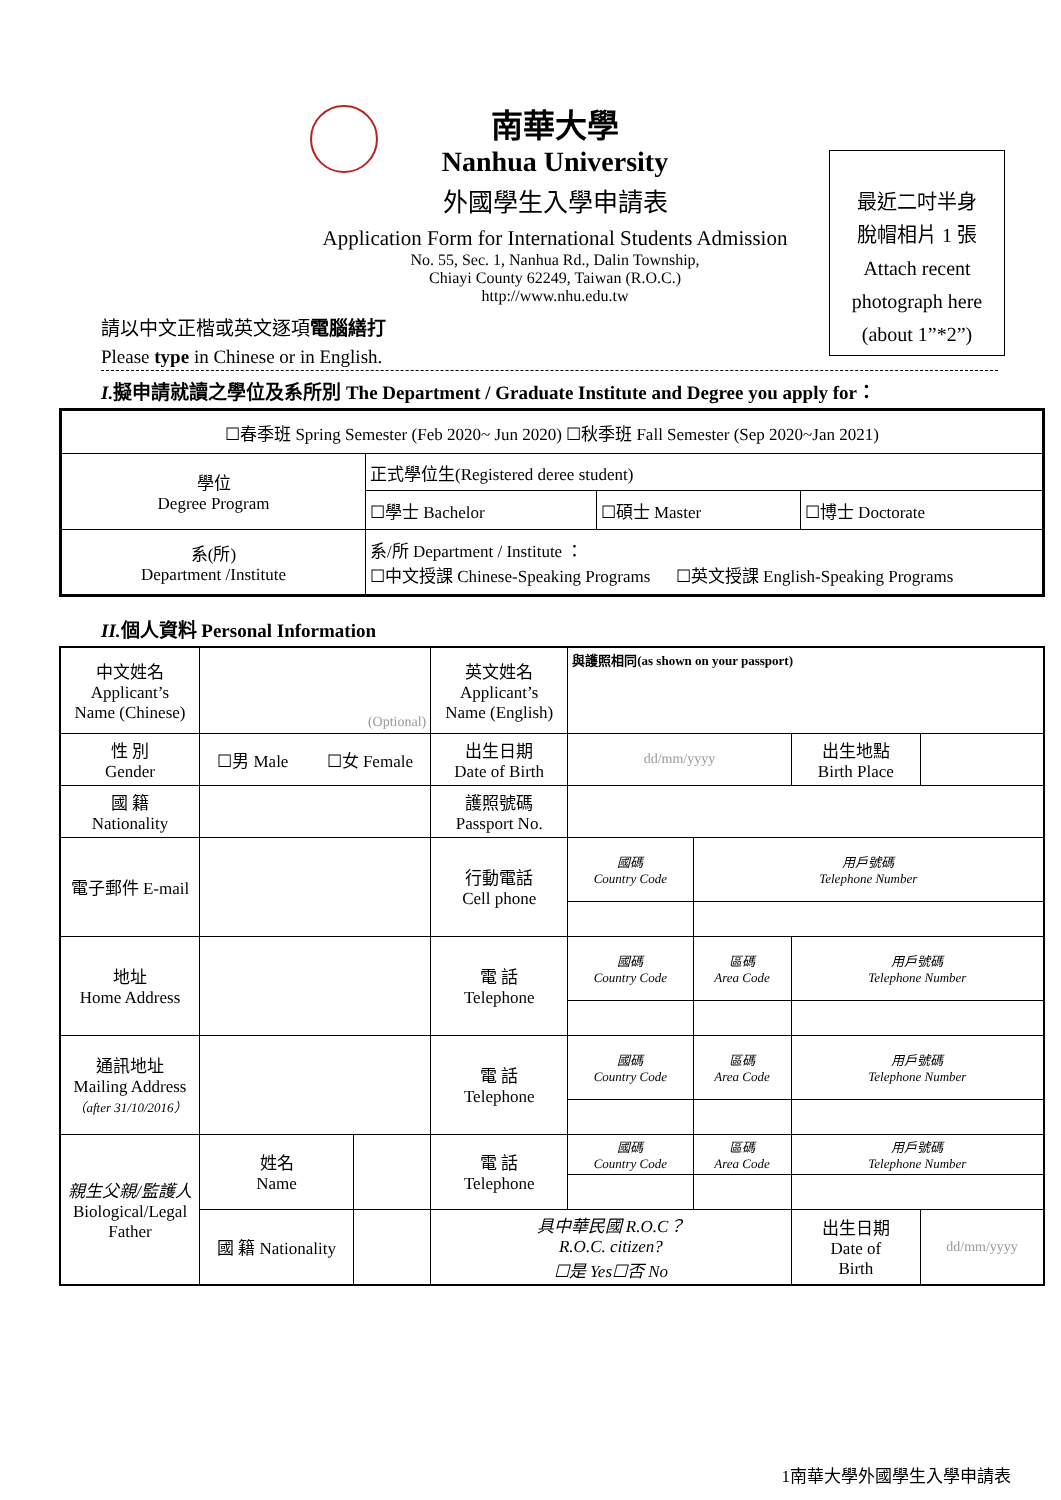南華大學
Nanhua University
外國學生入學申請表
Application Form for International Students Admission
No. 55, Sec. 1, Nanhua Rd., Dalin Township,
Chiayi County 62249, Taiwan (R.O.C.)
http://www.nhu.edu.tw
最近二吋半身
脫帽相片 1 張
Attach recent
photograph here
(about 1”*2”)
請以中文正楷或英文逐項電腦繕打
Please type in Chinese or in English.
I.擬申請就讀之學位及系所別 The Department / Graduate Institute and Degree you apply for：
| ☐春季班 Spring Semester (Feb 2020~ Jun 2020) ☐秋季班 Fall Semester (Sep 2020~Jan 2021) | | | |
| 學位 Degree Program | 正式學位生(Registered deree student) | | |
| | ☐學士 Bachelor | ☐碩士 Master | ☐博士 Doctorate |
| 系(所) Department /Institute | 系/所 Department / Institute ： ☐中文授課 Chinese-Speaking Programs ☐英文授課 English-Speaking Programs | | |
II.個人資料 Personal Information
| 中文姓名 Applicant’s Name (Chinese) | (Optional) | | 英文姓名 Applicant’s Name (English) | 與護照相同(as shown on your passport) | | | |
| 性 別 Gender | ☐男 Male ☐女 Female | | 出生日期 Date of Birth | dd/mm/yyyy | | 出生地點 Birth Place | |
| 國 籍 Nationality | | | 護照號碼 Passport No. | | | | |
| 電子郵件 E-mail | | | 行動電話 Cell phone | 國碼 Country Code | 用戶號碼 Telephone Number | | |
| 地址 Home Address | | | 電 話 Telephone | 國碼 Country Code | 區碼 Area Code | 用戶號碼 Telephone Number | |
| 通訊地址 Mailing Address （after 31/10/2016） | | | 電 話 Telephone | 國碼 Country Code | 區碼 Area Code | 用戶號碼 Telephone Number | |
| 親生父親/監護人 Biological/Legal Father | 姓名 Name | | 電 話 Telephone | 國碼 Country Code | 區碼 Area Code | 用戶號碼 Telephone Number | |
| | 國 籍 Nationality | | 具中華民國 R.O.C？ R.O.C. citizen? ☐是 Yes☐否 No | | | 出生日期 Date of Birth | dd/mm/yyyy |
1南華大學外國學生入學申請表